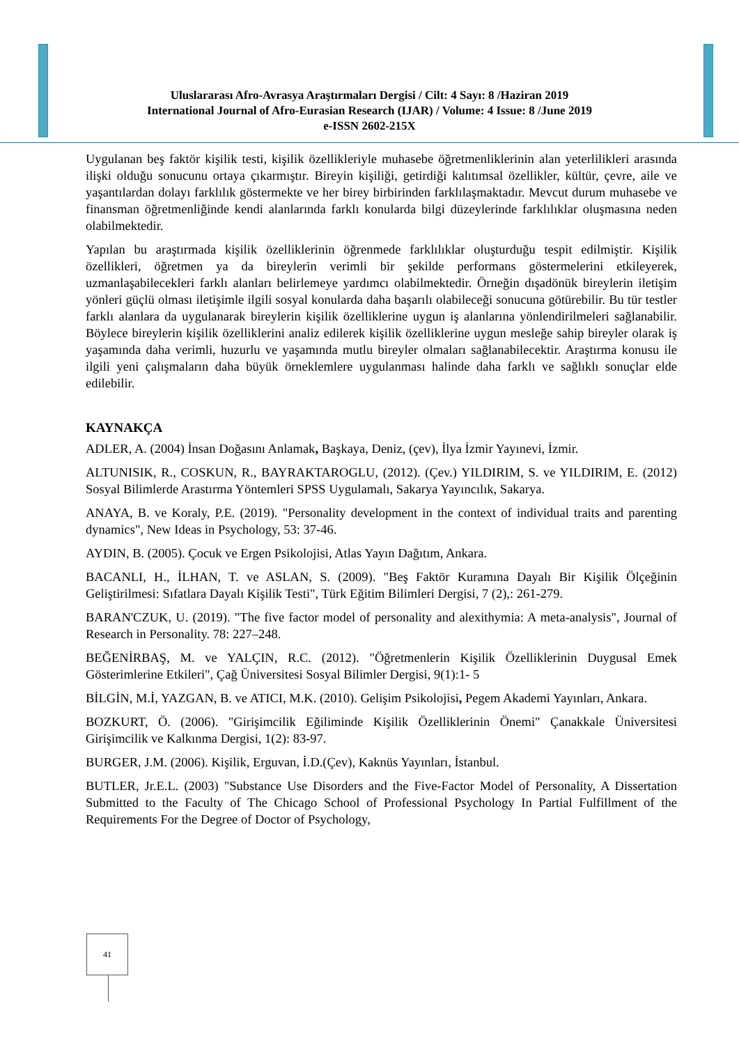Uluslararası Afro-Avrasya Araştırmaları Dergisi / Cilt: 4 Sayı: 8 /Haziran 2019
International Journal of Afro-Eurasian Research (IJAR) / Volume: 4 Issue: 8 /June 2019
e-ISSN 2602-215X
Uygulanan beş faktör kişilik testi, kişilik özellikleriyle muhasebe öğretmenliklerinin alan yeterlilikleri arasında ilişki olduğu sonucunu ortaya çıkarmıştır. Bireyin kişiliği, getirdiği kalıtımsal özellikler, kültür, çevre, aile ve yaşantılardan dolayı farklılık göstermekte ve her birey birbirinden farklılaşmaktadır. Mevcut durum muhasebe ve finansman öğretmenliğinde kendi alanlarında farklı konularda bilgi düzeylerinde farklılıklar oluşmasına neden olabilmektedir.
Yapılan bu araştırmada kişilik özelliklerinin öğrenmede farklılıklar oluşturduğu tespit edilmiştir. Kişilik özellikleri, öğretmen ya da bireylerin verimli bir şekilde performans göstermelerini etkileyerek, uzmanlaşabilecekleri farklı alanları belirlemeye yardımcı olabilmektedir. Örneğin dışadönük bireylerin iletişim yönleri güçlü olması iletişimle ilgili sosyal konularda daha başarılı olabileceği sonucuna götürebilir. Bu tür testler farklı alanlara da uygulanarak bireylerin kişilik özelliklerine uygun iş alanlarına yönlendirilmeleri sağlanabilir. Böylece bireylerin kişilik özelliklerini analiz edilerek kişilik özelliklerine uygun mesleğe sahip bireyler olarak iş yaşamında daha verimli, huzurlu ve yaşamında mutlu bireyler olmaları sağlanabilecektir. Araştırma konusu ile ilgili yeni çalışmaların daha büyük örneklemlere uygulanması halinde daha farklı ve sağlıklı sonuçlar elde edilebilir.
KAYNAKÇA
ADLER, A. (2004) İnsan Doğasını Anlamak, Başkaya, Deniz, (çev), İlya İzmir Yayınevi, İzmir.
ALTUNISIK, R., COSKUN, R., BAYRAKTAROGLU, (2012). (Çev.) YILDIRIM, S. ve YILDIRIM, E. (2012) Sosyal Bilimlerde Arastırma Yöntemleri SPSS Uygulamalı, Sakarya Yayıncılık, Sakarya.
ANAYA, B. ve Koraly, P.E. (2019). "Personality development in the context of individual traits and parenting dynamics", New Ideas in Psychology, 53: 37-46.
AYDIN, B. (2005). Çocuk ve Ergen Psikolojisi, Atlas Yayın Dağıtım, Ankara.
BACANLI, H., İLHAN, T. ve ASLAN, S. (2009). "Beş Faktör Kuramına Dayalı Bir Kişilik Ölçeğinin Geliştirilmesi: Sıfatlara Dayalı Kişilik Testi", Türk Eğitim Bilimleri Dergisi, 7 (2),: 261-279.
BARAN'CZUK, U. (2019). "The five factor model of personality and alexithymia: A meta-analysis", Journal of Research in Personality. 78: 227–248.
BEĞENİRBAŞ, M. ve YALÇIN, R.C. (2012). "Öğretmenlerin Kişilik Özelliklerinin Duygusal Emek Gösterimlerine Etkileri", Çağ Üniversitesi Sosyal Bilimler Dergisi, 9(1):1- 5
BİLGİN, M.İ, YAZGAN, B. ve ATICI, M.K. (2010). Gelişim Psikolojisi, Pegem Akademi Yayınları, Ankara.
BOZKURT, Ö. (2006). "Girişimcilik Eğiliminde Kişilik Özelliklerinin Önemi" Çanakkale Üniversitesi Girişimcilik ve Kalkınma Dergisi, 1(2): 83-97.
BURGER, J.M. (2006). Kişilik, Erguvan, İ.D.(Çev), Kaknüs Yayınları, İstanbul.
BUTLER, Jr.E.L. (2003) "Substance Use Disorders and the Five-Factor Model of Personality, A Dissertation Submitted to the Faculty of The Chicago School of Professional Psychology In Partial Fulfillment of the Requirements For the Degree of Doctor of Psychology,
41